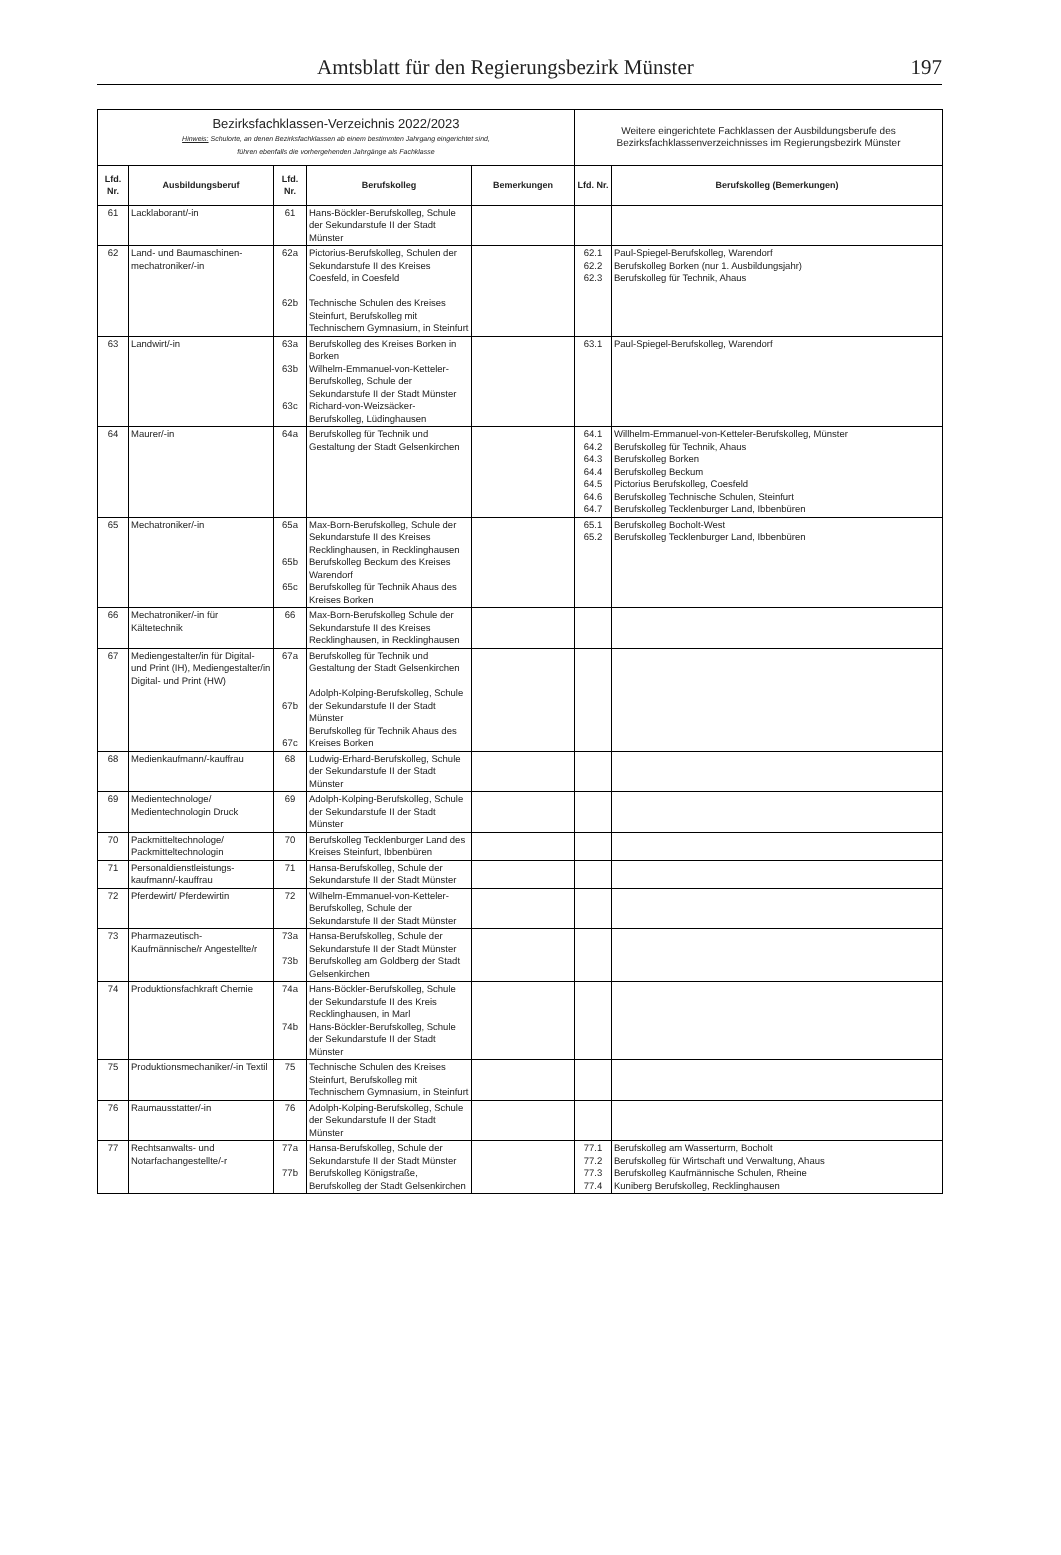Amtsblatt für den Regierungsbezirk Münster 197
| Bezirksfachklassen-Verzeichnis 2022/2023 Hinweis: Schulorte, an denen Bezirksfachklassen ab einem bestimmten Jahrgang eingerichtet sind, führen ebenfalls die vorhergehenden Jahrgänge als Fachklasse | | | | | Weitere eingerichtete Fachklassen der Ausbildungsberufe des Bezirksfachklassenverzeichnisses im Regierungsbezirk Münster | |
| --- | --- | --- | --- | --- | --- | --- |
| Lfd. Nr. | Ausbildungsberuf | Lfd. Nr. | Berufskolleg | Bemerkungen | Lfd. Nr. | Berufskolleg (Bemerkungen) |
| 61 | Lacklaborant/-in | 61 | Hans-Böckler-Berufskolleg, Schule der Sekundarstufe II der Stadt Münster | | | |
| 62 | Land- und Baumaschinen-mechatroniker/-in | 62a 62b | Pictorius-Berufskolleg, Schulen der Sekundarstufe II des Kreises Coesfeld, in Coesfeld Technische Schulen des Kreises Steinfurt, Berufskolleg mit Technischem Gymnasium, in Steinfurt | | 62.1 62.2 62.3 | Paul-Spiegel-Berufskolleg, Warendorf Berufskolleg Borken (nur 1. Ausbildungsjahr) Berufskolleg für Technik, Ahaus |
| 63 | Landwirt/-in | 63a 63b 63c | Berufskolleg des Kreises Borken in Borken Wilhelm-Emmanuel-von-Ketteler-Berufskolleg, Schule der Sekundarstufe II der Stadt Münster Richard-von-Weizsäcker-Berufskolleg, Lüdinghausen | | 63.1 | Paul-Spiegel-Berufskolleg, Warendorf |
| 64 | Maurer/-in | 64a | Berufskolleg für Technik und Gestaltung der Stadt Gelsenkirchen | | 64.1 64.2 64.3 64.4 64.5 64.6 64.7 | Willhelm-Emmanuel-von-Ketteler-Berufskolleg, Münster Berufskolleg für Technik, Ahaus Berufskolleg Borken Berufskolleg Beckum Pictorius Berufskolleg, Coesfeld Berufskolleg Technische Schulen, Steinfurt Berufskolleg Tecklenburger Land, Ibbenbüren |
| 65 | Mechatroniker/-in | 65a 65b 65c | Max-Born-Berufskolleg, Schule der Sekundarstufe II des Kreises Recklinghausen, in Recklinghausen Berufskolleg Beckum des Kreises Warendorf Berufskolleg für Technik Ahaus des Kreises Borken | | 65.1 65.2 | Berufskolleg Bocholt-West Berufskolleg Tecklenburger Land, Ibbenbüren |
| 66 | Mechatroniker/-in für Kältetechnik | 66 | Max-Born-Berufskolleg Schule der Sekundarstufe II des Kreises Recklinghausen, in Recklinghausen | | | |
| 67 | Mediengestalter/in für Digital- und Print (IH), Mediengestalter/in Digital- und Print (HW) | 67a 67b 67c | Berufskolleg für Technik und Gestaltung der Stadt Gelsenkirchen Adolph-Kolping-Berufskolleg, Schule der Sekundarstufe II der Stadt Münster Berufskolleg für Technik Ahaus des Kreises Borken | | | |
| 68 | Medienkaufmann/-kauffrau | 68 | Ludwig-Erhard-Berufskolleg, Schule der Sekundarstufe II der Stadt Münster | | | |
| 69 | Medientechnologe/ Medientechnologin Druck | 69 | Adolph-Kolping-Berufskolleg, Schule der Sekundarstufe II der Stadt Münster | | | |
| 70 | Packmitteltechnologe/ Packmitteltechnologin | 70 | Berufskolleg Tecklenburger Land des Kreises Steinfurt, Ibbenbüren | | | |
| 71 | Personaldienstleistungs-kaufmann/-kauffrau | 71 | Hansa-Berufskolleg, Schule der Sekundarstufe II der Stadt Münster | | | |
| 72 | Pferdewirt/ Pferdewirtin | 72 | Wilhelm-Emmanuel-von-Ketteler-Berufskolleg, Schule der Sekundarstufe II der Stadt Münster | | | |
| 73 | Pharmazeutisch-Kaufmännische/r Angestellte/r | 73a 73b | Hansa-Berufskolleg, Schule der Sekundarstufe II der Stadt Münster Berufskolleg am Goldberg der Stadt Gelsenkirchen | | | |
| 74 | Produktionsfachkraft Chemie | 74a 74b | Hans-Böckler-Berufskolleg, Schule der Sekundarstufe II des Kreis Recklinghausen, in Marl Hans-Böckler-Berufskolleg, Schule der Sekundarstufe II der Stadt Münster | | | |
| 75 | Produktionsmechaniker/-in Textil | 75 | Technische Schulen des Kreises Steinfurt, Berufskolleg mit Technischem Gymnasium, in Steinfurt | | | |
| 76 | Raumausstatter/-in | 76 | Adolph-Kolping-Berufskolleg, Schule der Sekundarstufe II der Stadt Münster | | | |
| 77 | Rechtsanwalts- und Notarfachangestellte/-r | 77a 77b | Hansa-Berufskolleg, Schule der Sekundarstufe II der Stadt Münster Berufskolleg Königstraße, Berufskolleg der Stadt Gelsenkirchen | | 77.1 77.2 77.3 77.4 | Berufskolleg am Wasserturm, Bocholt Berufskolleg für Wirtschaft und Verwaltung, Ahaus Berufskolleg Kaufmännische Schulen, Rheine Kuniberg Berufskolleg, Recklinghausen |